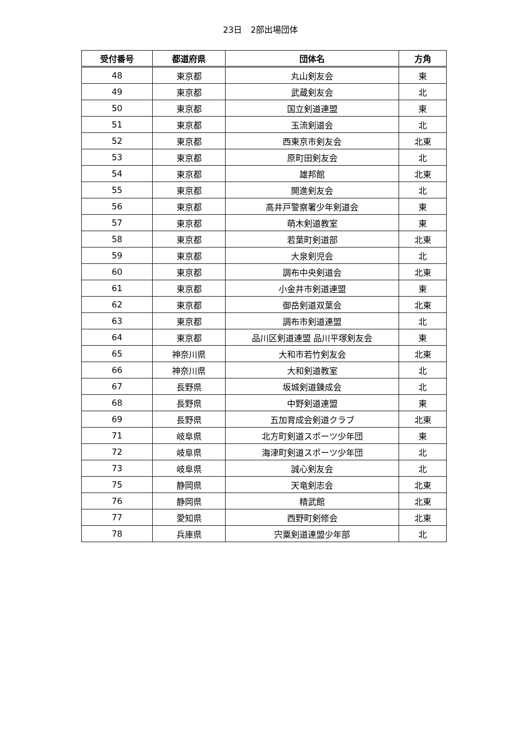23日　2部出場団体
| 受付番号 | 都道府県 | 団体名 | 方角 |
| --- | --- | --- | --- |
| 48 | 東京都 | 丸山剣友会 | 東 |
| 49 | 東京都 | 武蔵剣友会 | 北 |
| 50 | 東京都 | 国立剣道連盟 | 東 |
| 51 | 東京都 | 玉流剣道会 | 北 |
| 52 | 東京都 | 西東京市剣友会 | 北東 |
| 53 | 東京都 | 原町田剣友会 | 北 |
| 54 | 東京都 | 雄邦館 | 北東 |
| 55 | 東京都 | 開進剣友会 | 北 |
| 56 | 東京都 | 高井戸警察署少年剣道会 | 東 |
| 57 | 東京都 | 萌木剣道教室 | 東 |
| 58 | 東京都 | 若葉町剣道部 | 北東 |
| 59 | 東京都 | 大泉剣児会 | 北 |
| 60 | 東京都 | 調布中央剣道会 | 北東 |
| 61 | 東京都 | 小金井市剣道連盟 | 東 |
| 62 | 東京都 | 御岳剣道双葉会 | 北東 |
| 63 | 東京都 | 調布市剣道連盟 | 北 |
| 64 | 東京都 | 品川区剣道連盟 品川平塚剣友会 | 東 |
| 65 | 神奈川県 | 大和市若竹剣友会 | 北東 |
| 66 | 神奈川県 | 大和剣道教室 | 北 |
| 67 | 長野県 | 坂城剣道錬成会 | 北 |
| 68 | 長野県 | 中野剣道連盟 | 東 |
| 69 | 長野県 | 五加育成会剣道クラブ | 北東 |
| 71 | 岐阜県 | 北方町剣道スポーツ少年団 | 東 |
| 72 | 岐阜県 | 海津町剣道スポーツ少年団 | 北 |
| 73 | 岐阜県 | 誠心剣友会 | 北 |
| 75 | 静岡県 | 天竜剣志会 | 北東 |
| 76 | 静岡県 | 精武館 | 北東 |
| 77 | 愛知県 | 西野町剣修会 | 北東 |
| 78 | 兵庫県 | 宍粟剣道連盟少年部 | 北 |